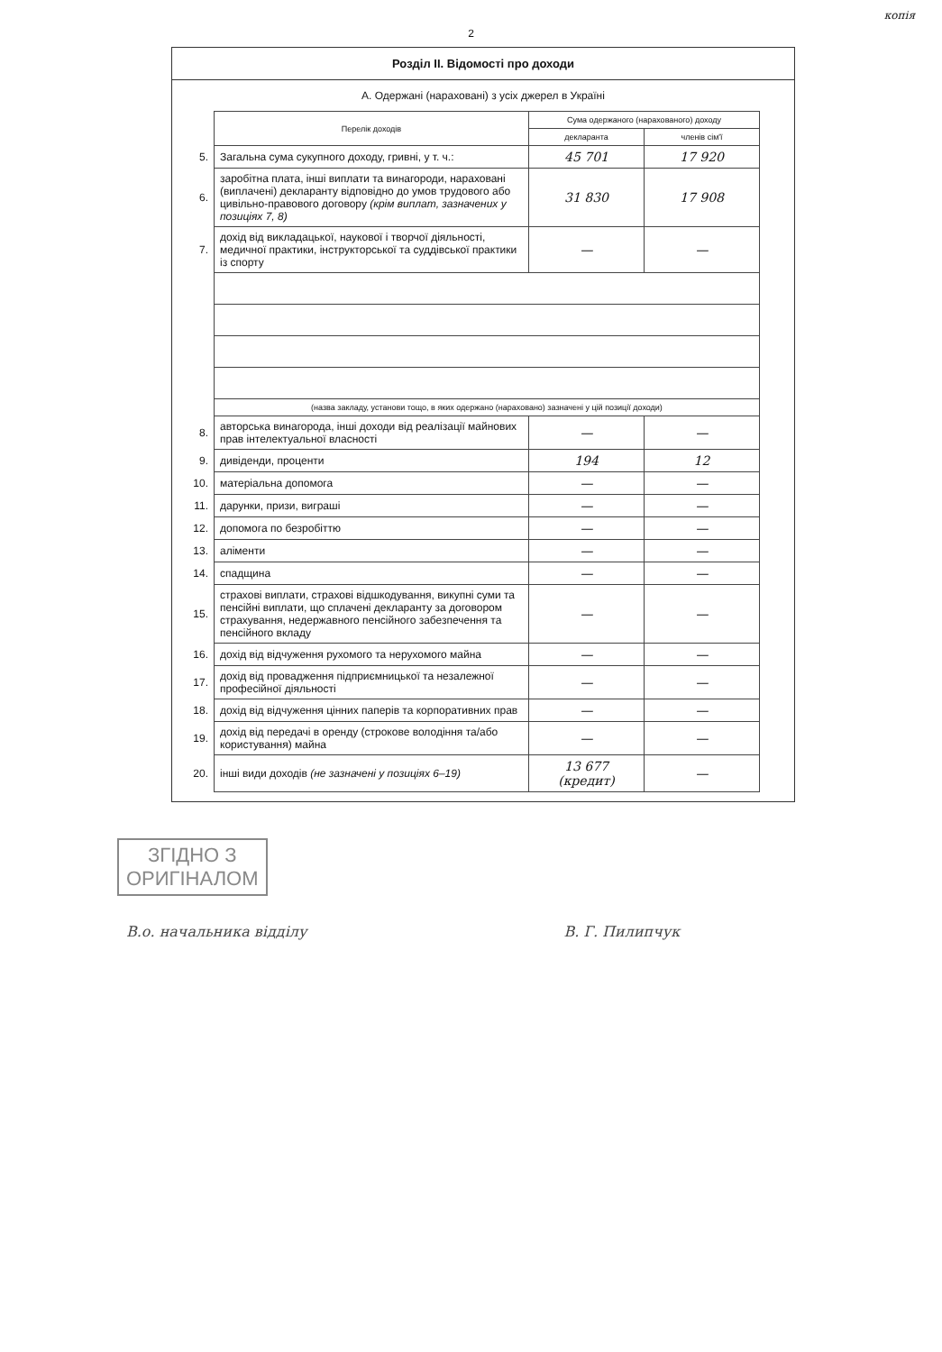копія
2
Розділ ІІ. Відомості про доходи
А. Одержані (нараховані) з усіх джерел в Україні
| | Перелік доходів | Сума одержаного (нарахованого) доходу | |
| | | декларанта | членів сім'ї |
| 5. | Загальна сума сукупного доходу, гривні, у т. ч.: | 45 701 | 17 920 |
| 6. | заробітна плата, інші виплати та винагороди, нараховані (виплачені) декларанту відповідно до умов трудового або цивільно-правового договору (крім виплат, зазначених у позиціях 7, 8) | 31 830 | 17 908 |
| 7. | дохід від викладацької, наукової і творчої діяльності, медичної практики, інструкторської та суддівської практики із спорту | — | — |
| | (назва закладу, установи тощо, в яких одержано (нараховано) зазначені у цій позиції доходи) | | |
| 8. | авторська винагорода, інші доходи від реалізації майнових прав інтелектуальної власності | — | — |
| 9. | дивіденди, проценти | 194 | 12 |
| 10. | матеріальна допомога | — | — |
| 11. | дарунки, призи, виграші | — | — |
| 12. | допомога по безробіттю | — | — |
| 13. | аліменти | — | — |
| 14. | спадщина | — | — |
| 15. | страхові виплати, страхові відшкодування, викупні суми та пенсійні виплати, що сплачені декларанту за договором страхування, недержавного пенсійного забезпечення та пенсійного вкладу | — | — |
| 16. | дохід від відчуження рухомого та нерухомого майна | — | — |
| 17. | дохід від провадження підприємницької та незалежної професійної діяльності | — | — |
| 18. | дохід від відчуження цінних паперів та корпоративних прав | — | — |
| 19. | дохід від передачі в оренду (строкове володіння та/або користування) майна | — | — |
| 20. | інші види доходів (не зазначені у позиціях 6–19) | 13 677 (кредит) | — |
ЗГІДНО З
ОРИГІНАЛОМ
В.о. начальника відділу В. Г. Пилипчук